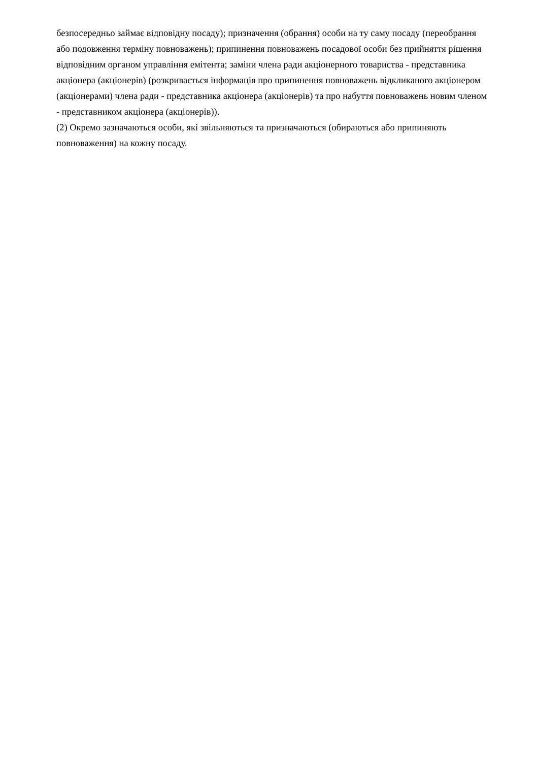безпосередньо займає відповідну посаду); призначення (обрання) особи на ту саму посаду (переобрання або подовження терміну повноважень); припинення повноважень посадової особи без прийняття рішення відповідним органом управління емітента; заміни члена ради акціонерного товариства - представника акціонера (акціонерів) (розкривається інформація про припинення повноважень відкликаного акціонером (акціонерами) члена ради - представника акціонера (акціонерів) та про набуття повноважень новим членом - представником акціонера (акціонерів)).
(2) Окремо зазначаються особи, які звільняються та призначаються (обираються або припиняють повноваження) на кожну посаду.